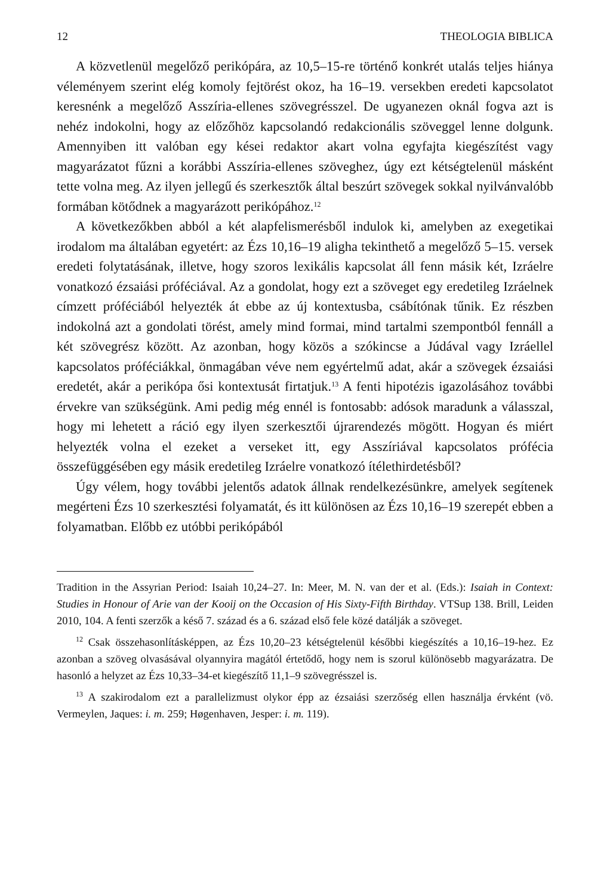12 THEOLOGIA BIBLICA
A közvetlenül megelőző perikópára, az 10,5–15-re történő konkrét utalás teljes hiánya véleményem szerint elég komoly fejtörést okoz, ha 16–19. versekben eredeti kapcsolatot keresnénk a megelőző Asszíria-ellenes szövegrésszel. De ugyanezen oknál fogva azt is nehéz indokolni, hogy az előzőhöz kapcsolandó redakcionális szöveggel lenne dolgunk. Amennyiben itt valóban egy kései redaktor akart volna egyfajta kiegészítést vagy magyarázatot fűzni a korábbi Asszíria-ellenes szöveghez, úgy ezt kétségtelenül másként tette volna meg. Az ilyen jellegű és szerkesztők által beszúrt szövegek sokkal nyilvánvalóbb formában kötődnek a magyarázott perikópához.<sup>12</sup>
A következőkben abból a két alapfelismerésből indulok ki, amelyben az exegetikai irodalom ma általában egyetért: az Ézs 10,16–19 aligha tekinthető a megelőző 5–15. versek eredeti folytatásának, illetve, hogy szoros lexikális kapcsolat áll fenn másik két, Izráelre vonatkozó ézsaiási próféciával. Az a gondolat, hogy ezt a szöveget egy eredetileg Izráelnek címzett próféciából helyezték át ebbe az új kontextusba, csábítónak tűnik. Ez részben indokolná azt a gondolati törést, amely mind formai, mind tartalmi szempontból fennáll a két szövegrész között. Az azonban, hogy közös a szókincse a Júdával vagy Izráellel kapcsolatos próféciákkal, önmagában véve nem egyértelmű adat, akár a szövegek ézsaiási eredetét, akár a perikópa ősi kontextusát firtatjuk.<sup>13</sup> A fenti hipotézis igazolásához további érvekre van szükségünk. Ami pedig még ennél is fontosabb: adósok maradunk a válasszal, hogy mi lehetett a ráció egy ilyen szerkesztői újrarendezés mögött. Hogyan és miért helyezték volna el ezeket a verseket itt, egy Asszíriával kapcsolatos prófécia összefüggésében egy másik eredetileg Izráelre vonatkozó ítélethirdetésből?
Úgy vélem, hogy további jelentős adatok állnak rendelkezésünkre, amelyek segítenek megérteni Ézs 10 szerkesztési folyamatát, és itt különösen az Ézs 10,16–19 szerepét ebben a folyamatban. Előbb ez utóbbi perikópából
Tradition in the Assyrian Period: Isaiah 10,24–27. In: Meer, M. N. van der et al. (Eds.): Isaiah in Context: Studies in Honour of Arie van der Kooij on the Occasion of His Sixty-Fifth Birthday. VTSup 138. Brill, Leiden 2010, 104. A fenti szerzők a késő 7. század és a 6. század első fele közé datálják a szöveget.
<sup>12</sup> Csak összehasonlításképpen, az Ézs 10,20–23 kétségtelenül későbbi kiegészítés a 10,16–19-hez. Ez azonban a szöveg olvasásával olyannyira magától értetődő, hogy nem is szorul különösebb magyarázatra. De hasonló a helyzet az Ézs 10,33–34-et kiegészítő 11,1–9 szövegrésszel is.
<sup>13</sup> A szakirodalom ezt a parallelizmust olykor épp az ézsaiási szerzőség ellen használja érvként (vö. Vermeylen, Jaques: i. m. 259; Høgenhaven, Jesper: i. m. 119).